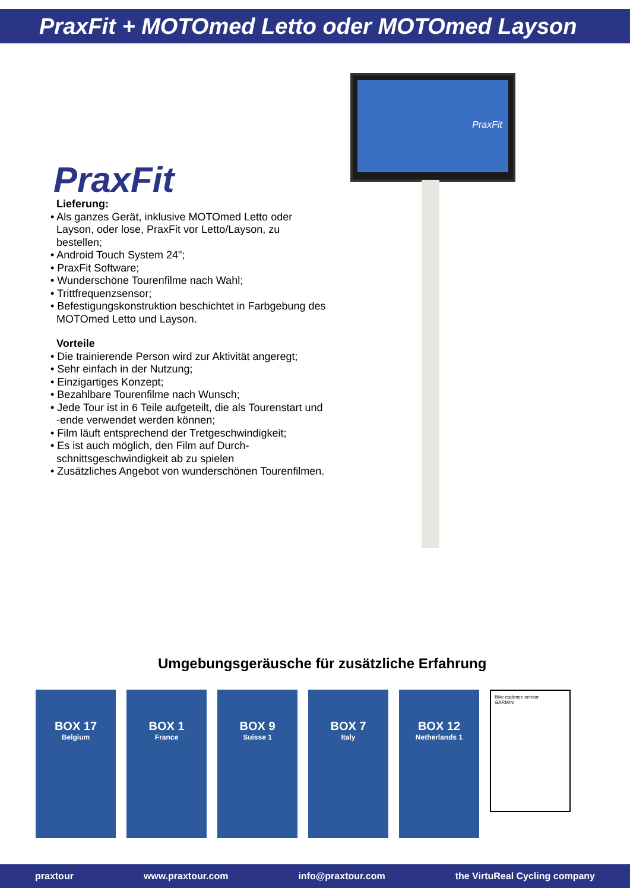PraxFit + MOTOmed Letto oder MOTOmed Layson
PraxFit
Lieferung:
• Als ganzes Gerät, inklusive MOTOmed Letto oder Layson, oder lose, PraxFit vor Letto/Layson, zu bestellen;
• Android Touch System 24";
• PraxFit Software;
• Wunderschöne Tourenfilme nach Wahl;
• Trittfrequenzsensor;
• Befestigungskonstruktion beschichtet in Farbgebung des MOTOmed Letto und Layson.
Vorteile
• Die trainierende Person wird zur Aktivität angeregt;
• Sehr einfach in der Nutzung;
• Einzigartiges Konzept;
• Bezahlbare Tourenfilme nach Wunsch;
• Jede Tour ist in 6 Teile aufgeteilt, die als Tourenstart und -ende verwendet werden können;
• Film läuft entsprechend der Tretgeschwindigkeit;
• Es ist auch möglich, den Film auf Durch-schnittsgeschwindigkeit ab zu spielen
• Zusätzliches Angebot von wunderschönen Tourenfilmen.
PraxFit
Umgebungsgeräusche für zusätzliche Erfahrung
BOX 17
Belgium
BOX 1
France
BOX 9
Suisse 1
BOX 7
Italy
BOX 12
Netherlands 1
Bike cadence sensor
GARMIN
praxtour www.praxtour.com info@praxtour.com the VirtuReal Cycling company